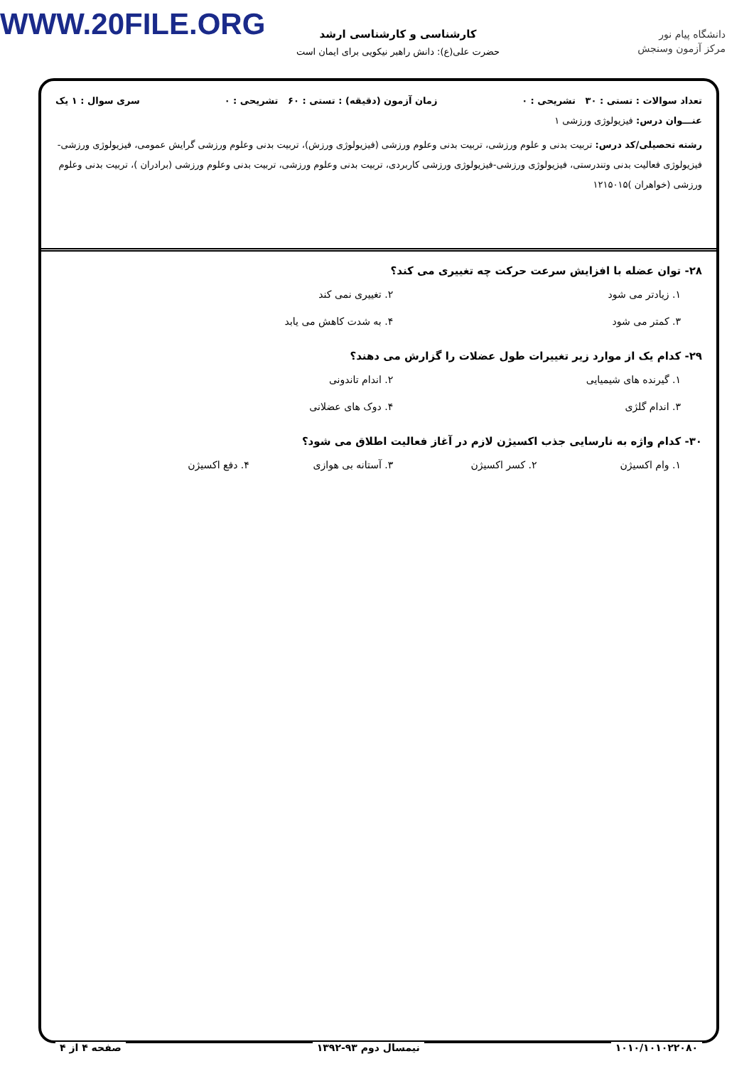WWW.20FILE.ORG
دانشگاه پیام نور
مرکز آزمون وسنجش
کارشناسی و کارشناسی ارشد
حضرت علی(ع): دانش راهبر نیکویی برای ایمان است
تعداد سوالات : تستی : ۳۰ تشریحی : ۰ زمان آزمون (دقیقه) : تستی : ۶۰ تشریحی : ۰ سری سوال : ۱ یک
عنـــوان درس: فیزیولوژی ورزشی ۱
رشته تحصیلی/کد درس: تربیت بدنی و علوم ورزشی، تربیت بدنی وعلوم ورزشی (فیزیولوژی ورزش)، تربیت بدنی وعلوم ورزشی گرایش عمومی، فیزیولوژی ورزشی-فیزیولوژی فعالیت بدنی وتندرستی، فیزیولوژی ورزشی-فیزیولوژی ورزشی کاربردی، تربیت بدنی وعلوم ورزشی، تربیت بدنی وعلوم ورزشی (برادران )، تربیت بدنی وعلوم ورزشی (خواهران )۱۲۱۵۰۱۵
۲۸- توان عضله با افزایش سرعت حرکت چه تغییری می کند؟
۱. زیادتر می شود ۲. تغییری نمی کند ۳. کمتر می شود ۴. به شدت کاهش می یابد
۲۹- کدام یک از موارد زیر تغییرات طول عضلات را گزارش می دهند؟
۱. گیرنده های شیمیایی ۲. اندام تاندونی ۳. اندام گلژی ۴. دوک های عضلانی
۳۰- کدام واژه به نارسایی جذب اکسیژن لازم در آغاز فعالیت اطلاق می شود؟
۱. وام اکسیژن ۲. کسر اکسیژن ۳. آستانه بی هوازی ۴. دفع اکسیژن
۱۰۱۰/۱۰۱۰۲۲۰۸۰ نیمسال دوم ۹۳-۱۳۹۲ صفحه ۴ از ۴